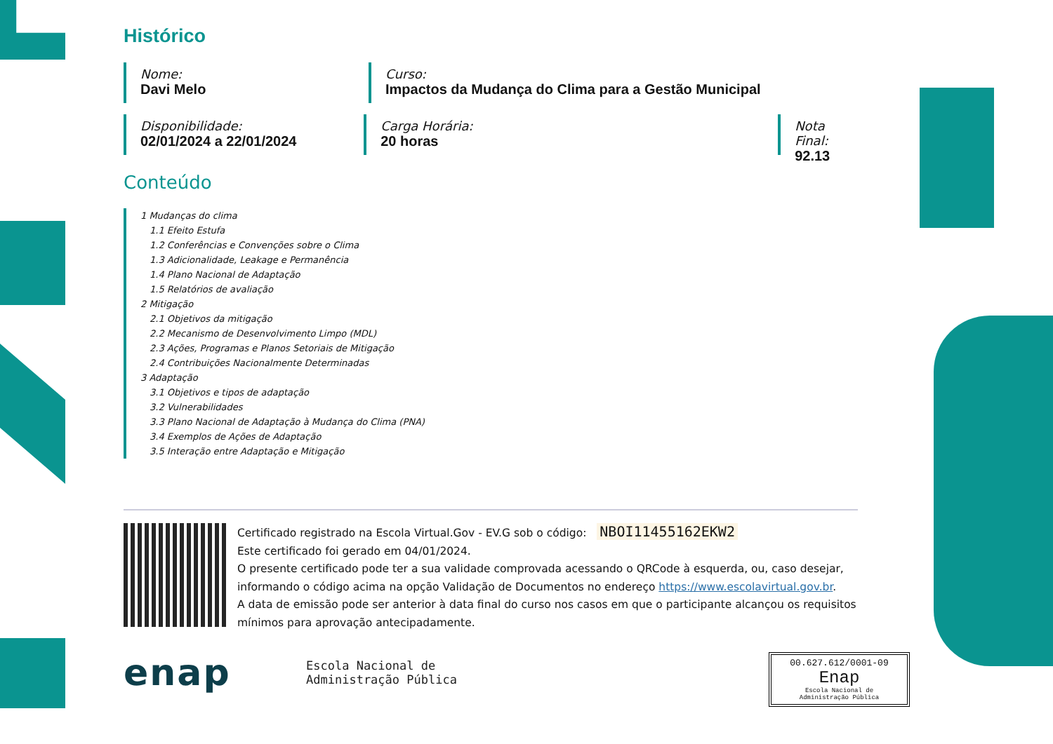Histórico
Nome:
Davi Melo
Curso:
Impactos da Mudança do Clima para a Gestão Municipal
Disponibilidade:
02/01/2024 a 22/01/2024
Carga Horária:
20 horas
Nota Final:
92.13
Conteúdo
1 Mudanças do clima
1.1 Efeito Estufa
1.2 Conferências e Convenções sobre o Clima
1.3 Adicionalidade, Leakage e Permanência
1.4 Plano Nacional de Adaptação
1.5 Relatórios de avaliação
2 Mitigação
2.1 Objetivos da mitigação
2.2 Mecanismo de Desenvolvimento Limpo (MDL)
2.3 Ações, Programas e Planos Setoriais de Mitigação
2.4 Contribuições Nacionalmente Determinadas
3 Adaptação
3.1 Objetivos e tipos de adaptação
3.2 Vulnerabilidades
3.3 Plano Nacional de Adaptação à Mudança do Clima (PNA)
3.4 Exemplos de Ações de Adaptação
3.5 Interação entre Adaptação e Mitigação
Certificado registrado na Escola Virtual.Gov - EV.G sob o código: NBOI11455162EKW2
Este certificado foi gerado em 04/01/2024.
O presente certificado pode ter a sua validade comprovada acessando o QRCode à esquerda, ou, caso desejar, informando o código acima na opção Validação de Documentos no endereço https://www.escolavirtual.gov.br.
A data de emissão pode ser anterior à data final do curso nos casos em que o participante alcançou os requisitos mínimos para aprovação antecipadamente.
enap
Escola Nacional de
Administração Pública
00.627.612/0001-09
Enap
Escola Nacional de
Administração Pública